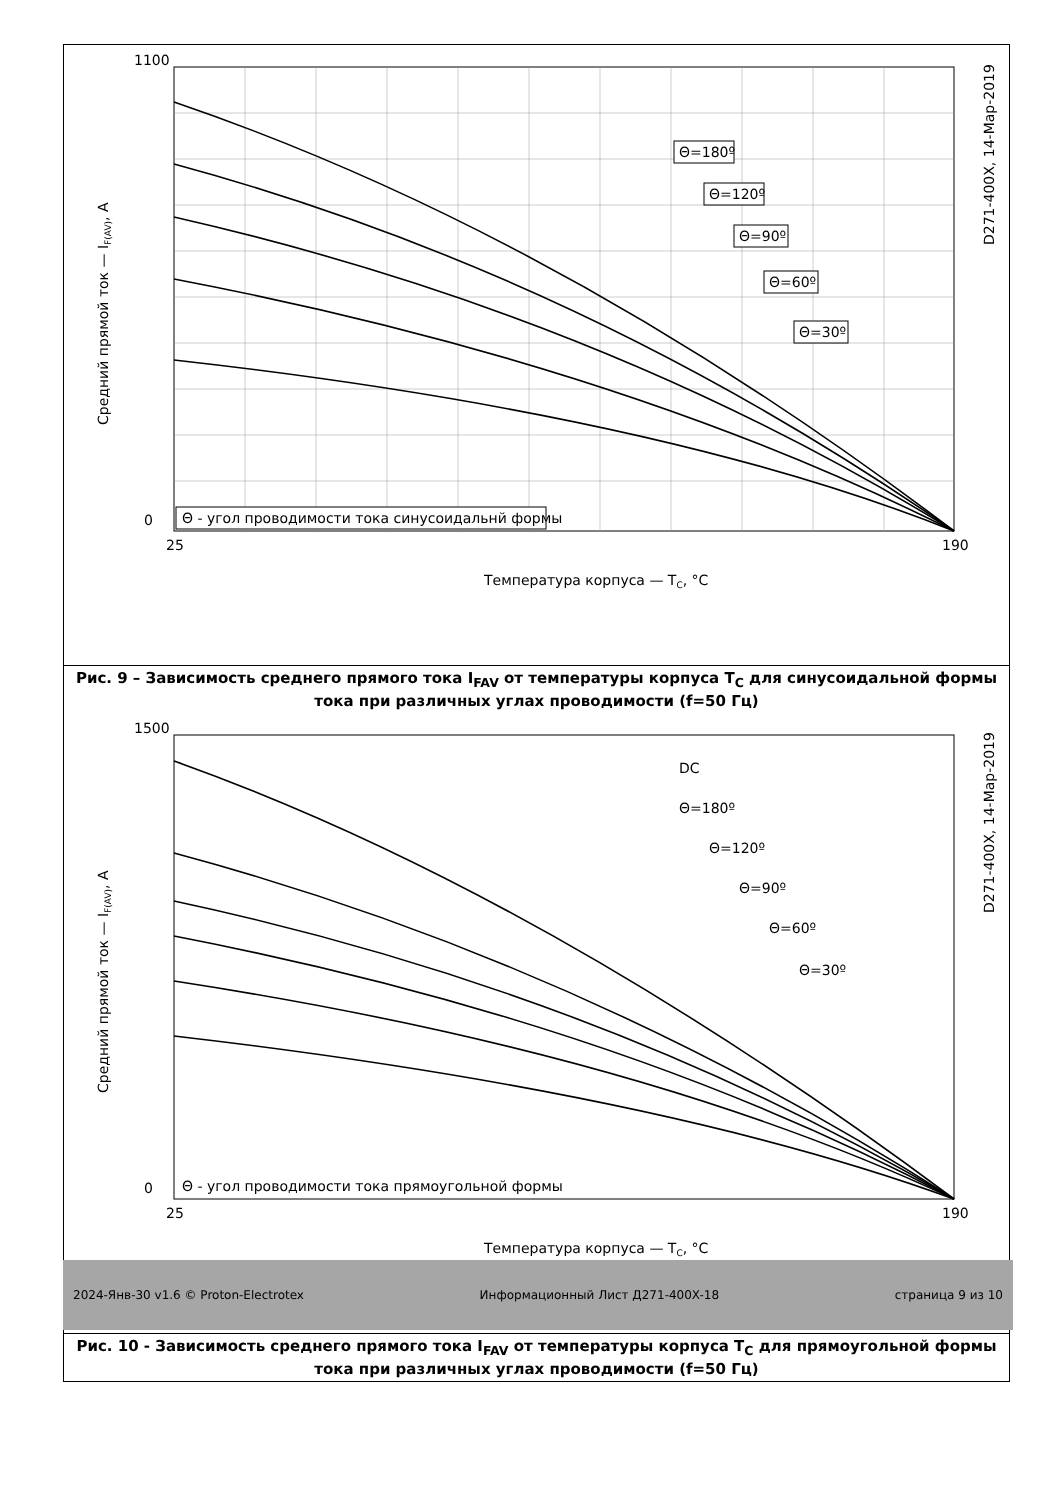0
1100
25
190
Температура корпуса — TC, °C
Средний прямой ток — IF(AV), А
D271-400X, 14-Мар-2019
Θ=180º
Θ=120º
Θ=90º
Θ=60º
Θ=30º
Θ - угол проводимости тока синусоидальнй формы
Рис. 9 – Зависимость среднего прямого тока I<sub>FAV</sub> от температуры корпуса T<sub>C</sub> для синусоидальной формы тока при различных углах проводимости (f=50 Гц)
0
1500
25
190
Температура корпуса — TC, °C
Средний прямой ток — IF(AV), А
D271-400X, 14-Мар-2019
DC
Θ=180º
Θ=120º
Θ=90º
Θ=60º
Θ=30º
Θ - угол проводимости тока прямоугольной формы
Рис. 10 - Зависимость среднего прямого тока I<sub>FAV</sub> от температуры корпуса T<sub>C</sub> для прямоугольной формы тока при различных углах проводимости (f=50 Гц)
2024-Янв-30 v1.6 © Proton-Electrotex Информационный Лист Д271-400X-18 страница 9 из 10